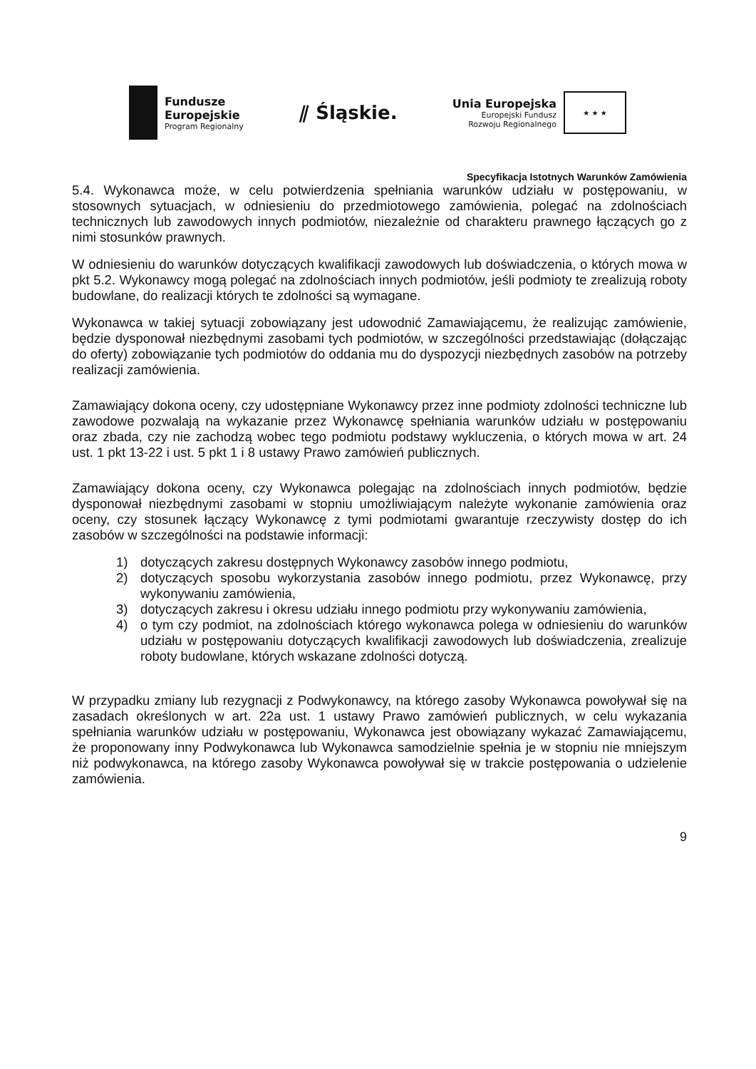Fundusze
Europejskie
Program Regionalny
⫽ Śląskie.
Unia Europejska
Europejski Fundusz
Rozwoju Regionalnego
★ ★ ★
Specyfikacja Istotnych Warunków Zamówienia
5.4. Wykonawca może, w celu potwierdzenia spełniania warunków udziału w postępowaniu, w stosownych sytuacjach, w odniesieniu do przedmiotowego zamówienia, polegać na zdolnościach technicznych lub zawodowych innych podmiotów, niezależnie od charakteru prawnego łączących go z nimi stosunków prawnych.
W odniesieniu do warunków dotyczących kwalifikacji zawodowych lub doświadczenia, o których mowa w pkt 5.2. Wykonawcy mogą polegać na zdolnościach innych podmiotów, jeśli podmioty te zrealizują roboty budowlane, do realizacji których te zdolności są wymagane.
Wykonawca w takiej sytuacji zobowiązany jest udowodnić Zamawiającemu, że realizując zamówienie, będzie dysponował niezbędnymi zasobami tych podmiotów, w szczególności przedstawiając (dołączając do oferty) zobowiązanie tych podmiotów do oddania mu do dyspozycji niezbędnych zasobów na potrzeby realizacji zamówienia.
Zamawiający dokona oceny, czy udostępniane Wykonawcy przez inne podmioty zdolności techniczne lub zawodowe pozwalają na wykazanie przez Wykonawcę spełniania warunków udziału w postępowaniu oraz zbada, czy nie zachodzą wobec tego podmiotu podstawy wykluczenia, o których mowa w art. 24 ust. 1 pkt 13-22 i ust. 5 pkt 1 i 8 ustawy Prawo zamówień publicznych.
Zamawiający dokona oceny, czy Wykonawca polegając na zdolnościach innych podmiotów, będzie dysponował niezbędnymi zasobami w stopniu umożliwiającym należyte wykonanie zamówienia oraz oceny, czy stosunek łączący Wykonawcę z tymi podmiotami gwarantuje rzeczywisty dostęp do ich zasobów w szczególności na podstawie informacji:
1) dotyczących zakresu dostępnych Wykonawcy zasobów innego podmiotu,
2) dotyczących sposobu wykorzystania zasobów innego podmiotu, przez Wykonawcę, przy wykonywaniu zamówienia,
3) dotyczących zakresu i okresu udziału innego podmiotu przy wykonywaniu zamówienia,
4) o tym czy podmiot, na zdolnościach którego wykonawca polega w odniesieniu do warunków udziału w postępowaniu dotyczących kwalifikacji zawodowych lub doświadczenia, zrealizuje roboty budowlane, których wskazane zdolności dotyczą.
W przypadku zmiany lub rezygnacji z Podwykonawcy, na którego zasoby Wykonawca powoływał się na zasadach określonych w art. 22a ust. 1 ustawy Prawo zamówień publicznych, w celu wykazania spełniania warunków udziału w postępowaniu, Wykonawca jest obowiązany wykazać Zamawiającemu, że proponowany inny Podwykonawca lub Wykonawca samodzielnie spełnia je w stopniu nie mniejszym niż podwykonawca, na którego zasoby Wykonawca powoływał się w trakcie postępowania o udzielenie zamówienia.
9